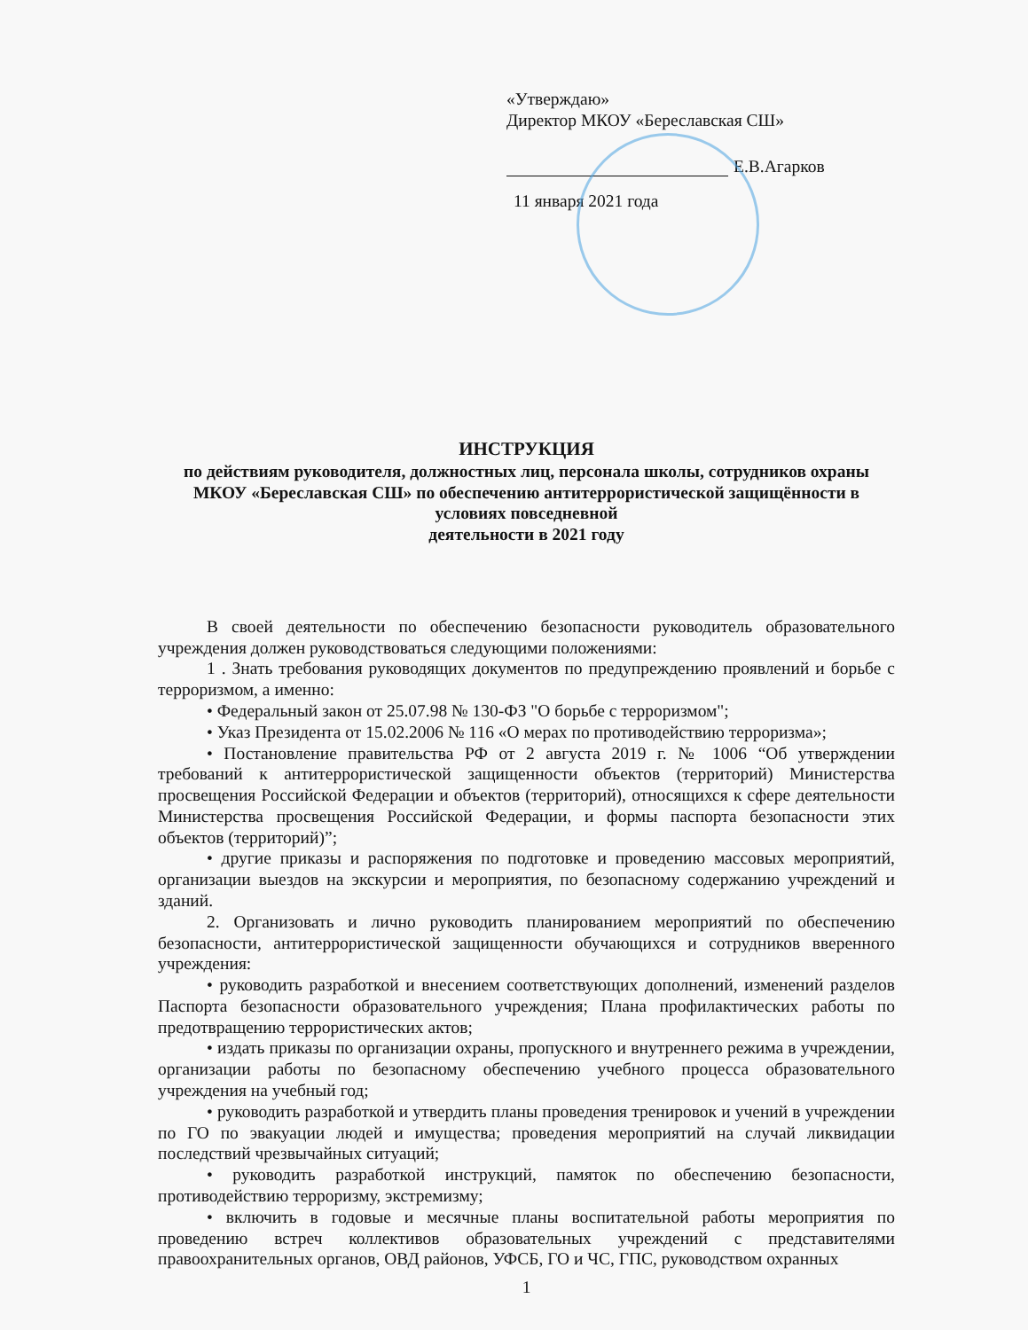«Утверждаю»
Директор МКОУ «Береславская СШ»
Е.В.Агарков
11 января 2021 года
ИНСТРУКЦИЯ
по действиям руководителя, должностных лиц, персонала школы, сотрудников охраны МКОУ «Береславская СШ» по обеспечению антитеррористической защищённости в условиях повседневной
деятельности в 2021 году
В своей деятельности по обеспечению безопасности руководитель образовательного учреждения должен руководствоваться следующими положениями:
1 . Знать требования руководящих документов по предупреждению проявлений и борьбе с терроризмом, а именно:
• Федеральный закон от 25.07.98 № 130-ФЗ "О борьбе с терроризмом";
• Указ Президента от 15.02.2006 № 116 «О мерах по противодействию терроризма»;
• Постановление правительства РФ от 2 августа 2019 г. № 1006 “Об утверждении требований к антитеррористической защищенности объектов (территорий) Министерства просвещения Российской Федерации и объектов (территорий), относящихся к сфере деятельности Министерства просвещения Российской Федерации, и формы паспорта безопасности этих объектов (территорий)”;
• другие приказы и распоряжения по подготовке и проведению массовых мероприятий, организации выездов на экскурсии и мероприятия, по безопасному содержанию учреждений и зданий.
2. Организовать и лично руководить планированием мероприятий по обеспечению безопасности, антитеррористической защищенности обучающихся и сотрудников вверенного учреждения:
• руководить разработкой и внесением соответствующих дополнений, изменений разделов Паспорта безопасности образовательного учреждения; Плана профилактических работы по предотвращению террористических актов;
• издать приказы по организации охраны, пропускного и внутреннего режима в учреждении, организации работы по безопасному обеспечению учебного процесса образовательного учреждения на учебный год;
• руководить разработкой и утвердить планы проведения тренировок и учений в учреждении по ГО по эвакуации людей и имущества; проведения мероприятий на случай ликвидации последствий чрезвычайных ситуаций;
• руководить разработкой инструкций, памяток по обеспечению безопасности, противодействию терроризму, экстремизму;
• включить в годовые и месячные планы воспитательной работы мероприятия по проведению встреч коллективов образовательных учреждений с представителями правоохранительных органов, ОВД районов, УФСБ, ГО и ЧС, ГПС, руководством охранных
1